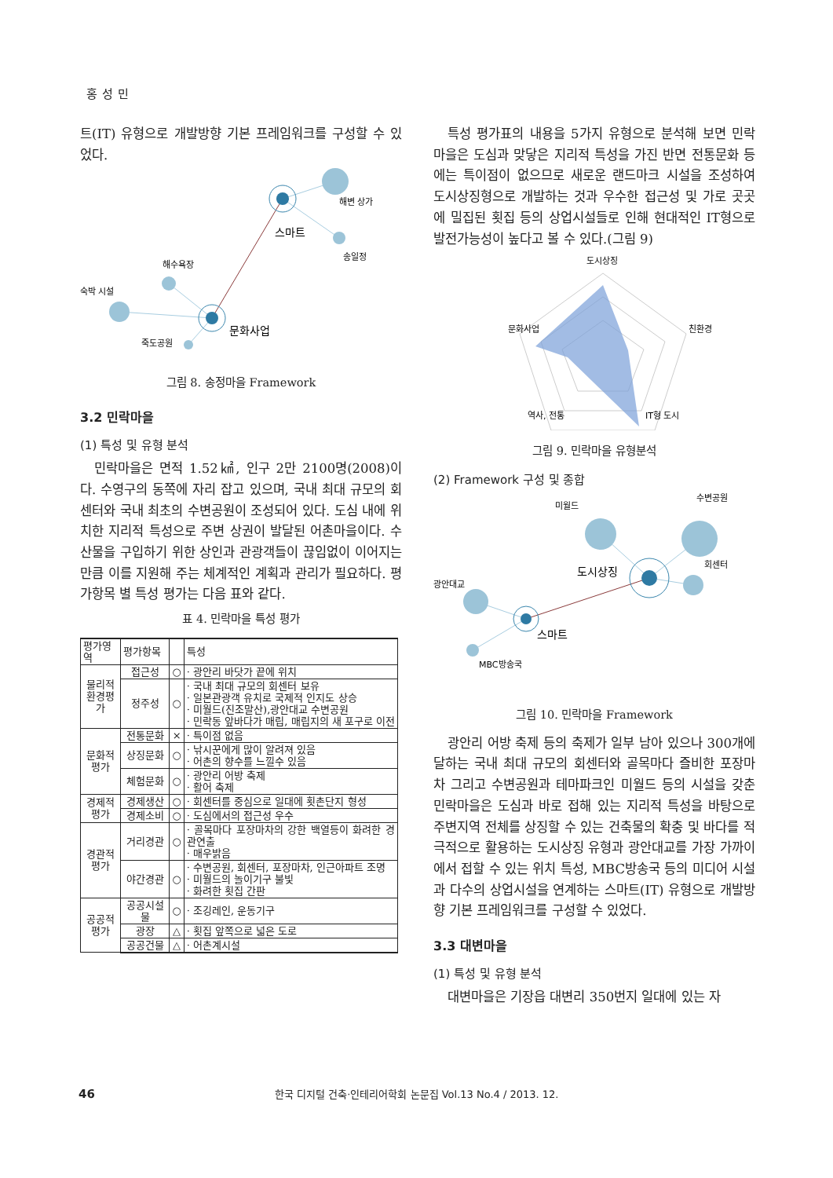홍성민
트(IT) 유형으로 개발방향 기본 프레임워크를 구성할 수 있었다.
해변 상가
스마트
송일정
해수욕장
숙박 시설
문화사업
죽도공원
그림 8. 송정마을 Framework
3.2 민락마을
(1) 특성 및 유형 분석
민락마을은 면적 1.52㎢, 인구 2만 2100명(2008)이다. 수영구의 동쪽에 자리 잡고 있으며, 국내 최대 규모의 회 센터와 국내 최초의 수변공원이 조성되어 있다. 도심 내에 위치한 지리적 특성으로 주변 상권이 발달된 어촌마을이다. 수산물을 구입하기 위한 상인과 관광객들이 끊임없이 이어지는 만큼 이를 지원해 주는 체계적인 계획과 관리가 필요하다. 평가항목 별 특성 평가는 다음 표와 같다.
표 4. 민락마을 특성 평가
| 평가영역 | 평가항목 | | 특성 |
| --- | --- | --- | --- |
| 물리적 환경평가 | 접근성 | ○ | · 광안리 바닷가 끝에 위치 |
| | 정주성 | ○ | · 국내 최대 규모의 회센터 보유 · 일본관광객 유치로 국제적 인지도 상승 · 미월드(진조말산),광안대교 수변공원 · 민락동 앞바다가 매립, 매립지의 새 포구로 이전 |
| 문화적 평가 | 전통문화 | × | · 특이점 없음 |
| | 상징문화 | ○ | · 낚시꾼에게 많이 알려져 있음 · 어촌의 향수를 느낄수 있음 |
| | 체험문화 | ○ | · 광안리 어방 축제 · 활어 축제 |
| 경제적 평가 | 경제생산 | ○ | · 회센터를 중심으로 일대에 횟촌단지 형성 |
| | 경제소비 | ○ | · 도심에서의 접근성 우수 |
| 경관적 평가 | 거리경관 | ○ | · 골목마다 포장마차의 강한 백열등이 화려한 경관연출 · 매우밝음 |
| | 야간경관 | ○ | · 수변공원, 회센터, 포장마차, 인근아파트 조명 · 미월드의 놀이기구 불빛 · 화려한 횟집 간판 |
| 공공적 평가 | 공공시설물 | ○ | · 조깅레인, 운동기구 |
| | 광장 | △ | · 횟집 앞쪽으로 넓은 도로 |
| | 공공건물 | △ | · 어촌계시설 |
특성 평가표의 내용을 5가지 유형으로 분석해 보면 민락마을은 도심과 맞닿은 지리적 특성을 가진 반면 전통문화 등에는 특이점이 없으므로 새로운 랜드마크 시설을 조성하여 도시상징형으로 개발하는 것과 우수한 접근성 및 가로 곳곳에 밀집된 횟집 등의 상업시설들로 인해 현대적인 IT형으로 발전가능성이 높다고 볼 수 있다.(그림 9)
도시상징
친환경
문화사업
역사, 전통
IT형 도시
그림 9. 민락마을 유형분석
(2) Framework 구성 및 종합
미월드
수변공원
회센터
도시상징
광안대교
스마트
MBC방송국
그림 10. 민락마을 Framework
광안리 어방 축제 등의 축제가 일부 남아 있으나 300개에 달하는 국내 최대 규모의 회센터와 골목마다 즐비한 포장마차 그리고 수변공원과 테마파크인 미월드 등의 시설을 갖춘 민락마을은 도심과 바로 접해 있는 지리적 특성을 바탕으로 주변지역 전체를 상징할 수 있는 건축물의 확충 및 바다를 적극적으로 활용하는 도시상징 유형과 광안대교를 가장 가까이에서 접할 수 있는 위치 특성, MBC방송국 등의 미디어 시설과 다수의 상업시설을 연계하는 스마트(IT) 유형으로 개발방향 기본 프레임워크를 구성할 수 있었다.
3.3 대변마을
(1) 특성 및 유형 분석
대변마을은 기장읍 대변리 350번지 일대에 있는 자
46 한국 디지털 건축·인테리어학회 논문집 Vol.13 No.4 / 2013. 12.